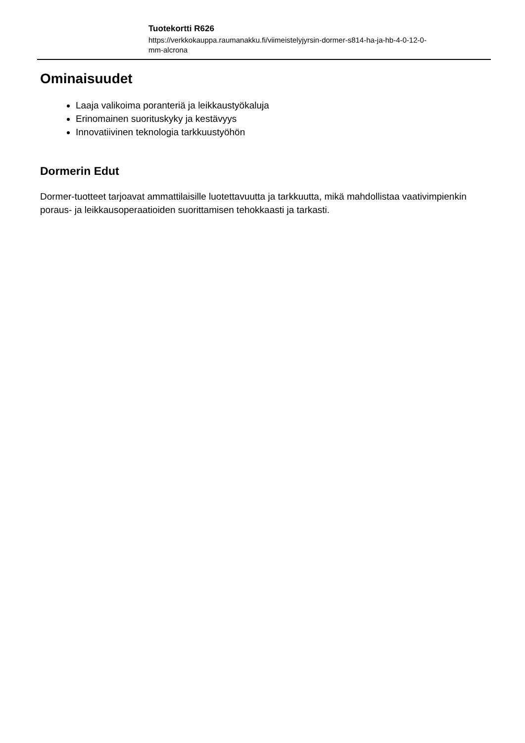Tuotekortti R626
https://verkkokauppa.raumanakku.fi/viimeistelyjyrsin-dormer-s814-ha-ja-hb-4-0-12-0-mm-alcrona
Ominaisuudet
Laaja valikoima poranteriä ja leikkaustyökaluja
Erinomainen suorituskyky ja kestävyys
Innovatiivinen teknologia tarkkuustyöhön
Dormerin Edut
Dormer-tuotteet tarjoavat ammattilaisille luotettavuutta ja tarkkuutta, mikä mahdollistaa vaativimpienkin poraus- ja leikkausoperaatioiden suorittamisen tehokkaasti ja tarkasti.